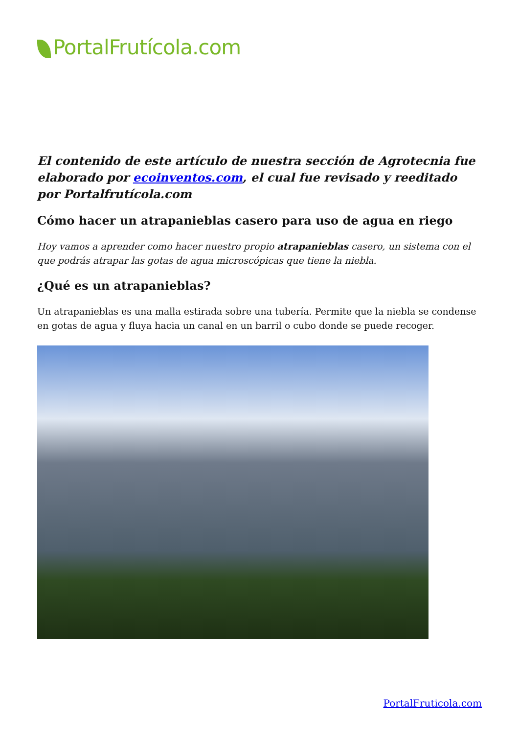PortalFrutícola.com
El contenido de este artículo de nuestra sección de Agrotecnia fue elaborado por ecoinventos.com, el cual fue revisado y reeditado por Portalfrutícola.com
Cómo hacer un atrapanieblas casero para uso de agua en riego
Hoy vamos a aprender como hacer nuestro propio atrapanieblas casero, un sistema con el que podrás atrapar las gotas de agua microscópicas que tiene la niebla.
¿Qué es un atrapanieblas?
Un atrapanieblas es una malla estirada sobre una tubería. Permite que la niebla se condense en gotas de agua y fluya hacia un canal en un barril o cubo donde se puede recoger.
PortalFruticola.com